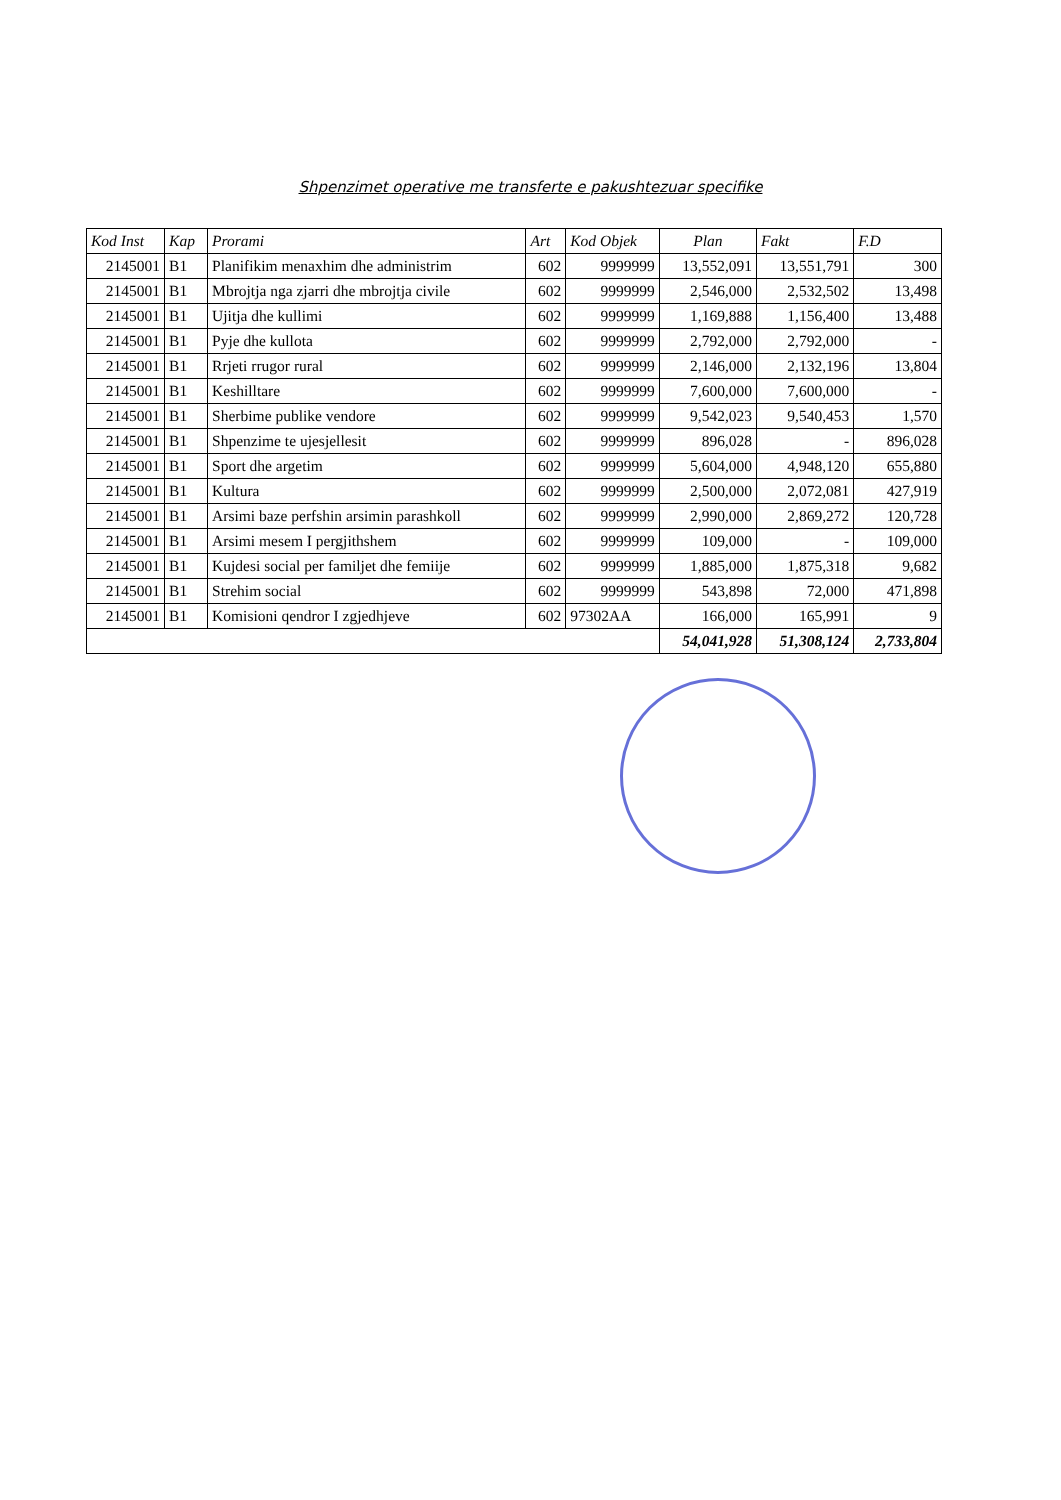Shpenzimet operative me transferte e pakushtezuar specifike
| Kod Inst | Kap | Prorami | Art | Kod Objek | Plan | Fakt | F.D |
| --- | --- | --- | --- | --- | --- | --- | --- |
| 2145001 | B1 | Planifikim menaxhim dhe administrim | 602 | 9999999 | 13,552,091 | 13,551,791 | 300 |
| 2145001 | B1 | Mbrojtja nga zjarri dhe mbrojtja civile | 602 | 9999999 | 2,546,000 | 2,532,502 | 13,498 |
| 2145001 | B1 | Ujitja dhe kullimi | 602 | 9999999 | 1,169,888 | 1,156,400 | 13,488 |
| 2145001 | B1 | Pyje dhe kullota | 602 | 9999999 | 2,792,000 | 2,792,000 | - |
| 2145001 | B1 | Rrjeti rrugor rural | 602 | 9999999 | 2,146,000 | 2,132,196 | 13,804 |
| 2145001 | B1 | Keshilltare | 602 | 9999999 | 7,600,000 | 7,600,000 | - |
| 2145001 | B1 | Sherbime publike vendore | 602 | 9999999 | 9,542,023 | 9,540,453 | 1,570 |
| 2145001 | B1 | Shpenzime te ujesjellesit | 602 | 9999999 | 896,028 | - | 896,028 |
| 2145001 | B1 | Sport dhe argetim | 602 | 9999999 | 5,604,000 | 4,948,120 | 655,880 |
| 2145001 | B1 | Kultura | 602 | 9999999 | 2,500,000 | 2,072,081 | 427,919 |
| 2145001 | B1 | Arsimi baze perfshin arsimin parashkoll | 602 | 9999999 | 2,990,000 | 2,869,272 | 120,728 |
| 2145001 | B1 | Arsimi mesem I pergjithshem | 602 | 9999999 | 109,000 | - | 109,000 |
| 2145001 | B1 | Kujdesi social per familjet dhe femiije | 602 | 9999999 | 1,885,000 | 1,875,318 | 9,682 |
| 2145001 | B1 | Strehim social | 602 | 9999999 | 543,898 | 72,000 | 471,898 |
| 2145001 | B1 | Komisioni qendror I zgjedhjeve | 602 | 97302AA | 166,000 | 165,991 | 9 |
| | | | | | 54,041,928 | 51,308,124 | 2,733,804 |